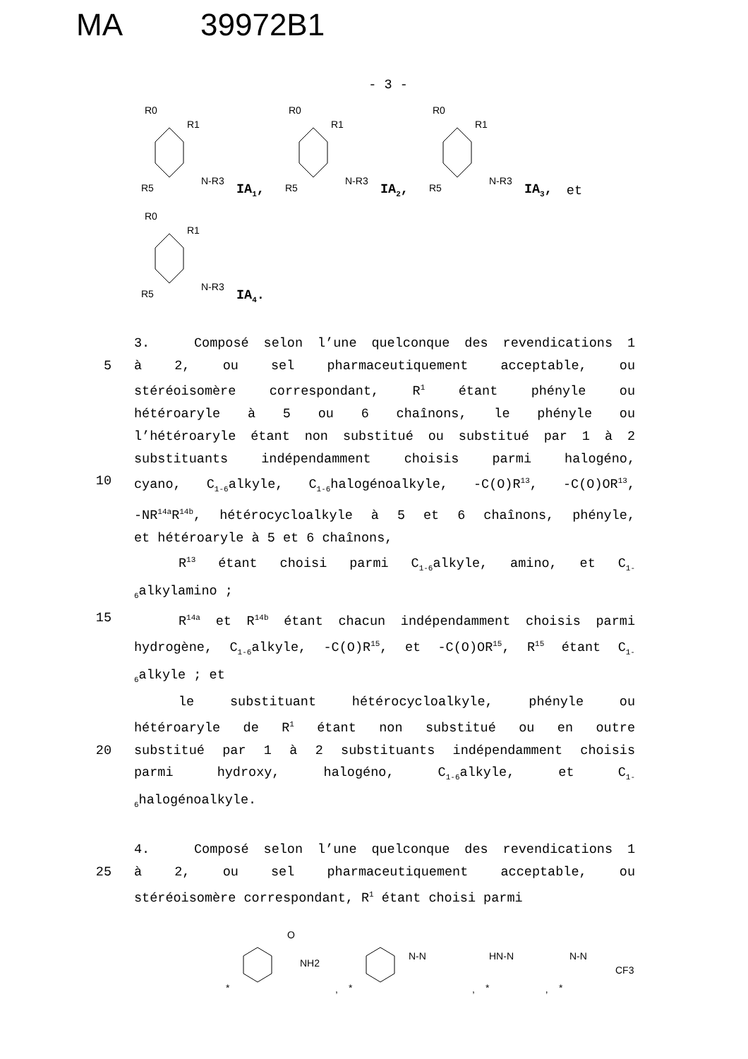MA 39972B1
- 3 -
R0
R5
R1
N-R3
IA<sub>1</sub>,
R0
R5
R1
N-R3
IA<sub>2</sub>,
R0
R5
R1
N-R3
IA<sub>3</sub>, et
R0
R5
R1
N-R3
IA<sub>4</sub>.
3. Composé selon l’une quelconque des revendications 1
5 à 2, ou sel pharmaceutiquement acceptable, ou
stéréoisomère correspondant, R<sup>1</sup> étant phényle ou
hétéroaryle à 5 ou 6 chaînons, le phényle ou
l’hétéroaryle étant non substitué ou substitué par 1 à 2
substituants indépendamment choisis parmi halogéno,
10 cyano, C<sub>1-6</sub>alkyle, C<sub>1-6</sub>halogénoalkyle, -C(O)R<sup>13</sup>, -C(O)OR<sup>13</sup>,
-NR<sup>14a</sup>R<sup>14b</sup>, hétérocycloalkyle à 5 et 6 chaînons, phényle,
et hétéroaryle à 5 et 6 chaînons,
R<sup>13</sup> étant choisi parmi C<sub>1-6</sub>alkyle, amino, et C<sub>1-</sub>
<sub>6</sub>alkylamino ;
15 R<sup>14a</sup> et R<sup>14b</sup> étant chacun indépendamment choisis parmi
hydrogène, C<sub>1-6</sub>alkyle, -C(O)R<sup>15</sup>, et -C(O)OR<sup>15</sup>, R<sup>15</sup> étant C<sub>1-</sub>
<sub>6</sub>alkyle ; et
le substituant hétérocycloalkyle, phényle ou
hétéroaryle de R<sup>1</sup> étant non substitué ou en outre
20 substitué par 1 à 2 substituants indépendamment choisis
parmi hydroxy, halogéno, C<sub>1-6</sub>alkyle, et C<sub>1-</sub>
<sub>6</sub>halogénoalkyle.
4. Composé selon l’une quelconque des revendications 1
25 à 2, ou sel pharmaceutiquement acceptable, ou
stéréoisomère correspondant, R<sup>1</sup> étant choisi parmi
O
NH2
*
,
N-N
*
,
HN-N
*
,
N-N
CF3
*